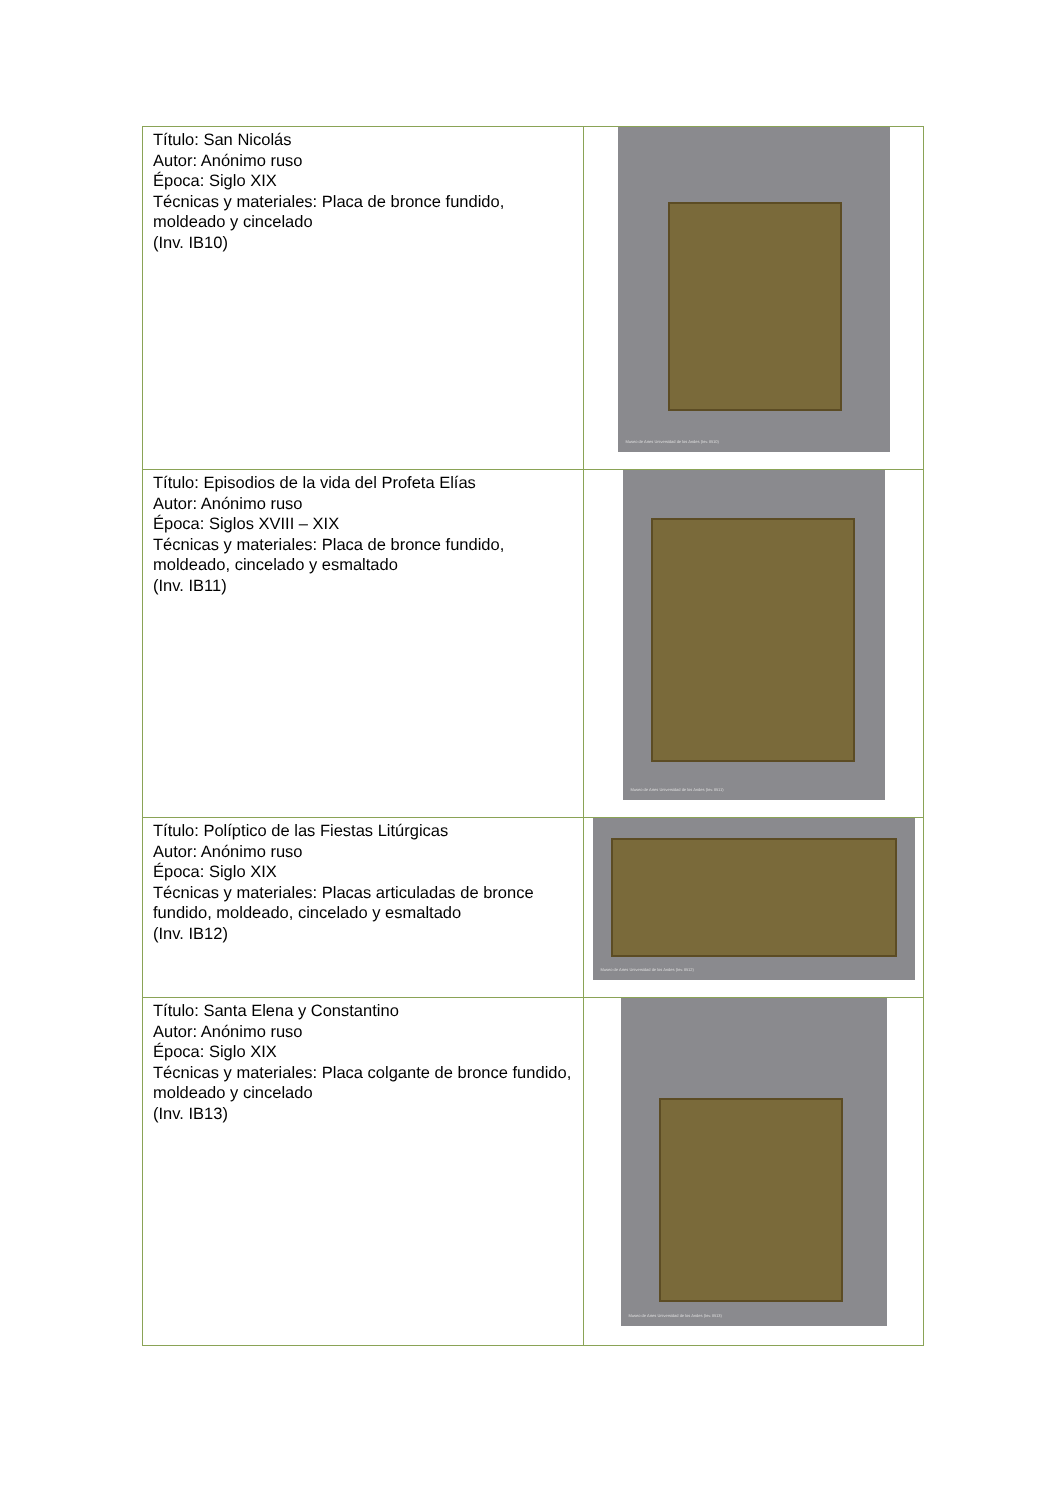| Título: San Nicolás Autor: Anónimo ruso Época: Siglo XIX Técnicas y materiales: Placa de bronce fundido, moldeado y cincelado (Inv. IB10) | Museo de Artes Universidad de los Andes (Inv. IB10) |
| Título: Episodios de la vida del Profeta Elías Autor: Anónimo ruso Época: Siglos XVIII – XIX Técnicas y materiales: Placa de bronce fundido, moldeado, cincelado y esmaltado (Inv. IB11) | Museo de Artes Universidad de los Andes (Inv. IB11) |
| Título: Políptico de las Fiestas Litúrgicas Autor: Anónimo ruso Época: Siglo XIX Técnicas y materiales: Placas articuladas de bronce fundido, moldeado, cincelado y esmaltado (Inv. IB12) | Museo de Artes Universidad de los Andes (Inv. IB12) |
| Título: Santa Elena y Constantino Autor: Anónimo ruso Época: Siglo XIX Técnicas y materiales: Placa colgante de bronce fundido, moldeado y cincelado (Inv. IB13) | Museo de Artes Universidad de los Andes (Inv. IB13) |